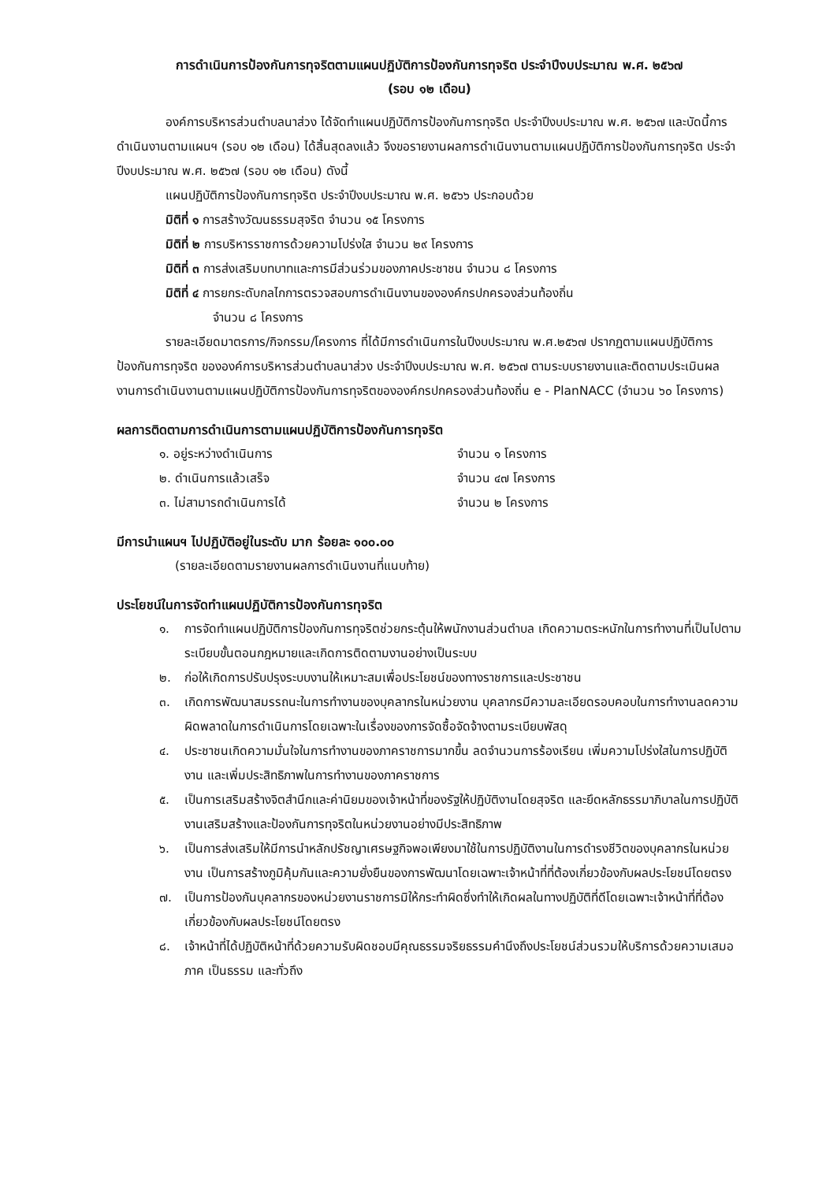การดำเนินการป้องกันการทุจริตตามแผนปฏิบัติการป้องกันการทุจริต ประจำปีงบประมาณ พ.ศ. ๒๕๖๗
(รอบ ๑๒ เดือน)
องค์การบริหารส่วนตำบลนาส่วง ได้จัดทำแผนปฏิบัติการป้องกันการทุจริต ประจำปีงบประมาณ พ.ศ. ๒๕๖๗ และบัดนี้การดำเนินงานตามแผนฯ (รอบ ๑๒ เดือน) ได้สิ้นสุดลงแล้ว จึงขอรายงานผลการดำเนินงานตามแผนปฏิบัติการป้องกันการทุจริต ประจำปีงบประมาณ พ.ศ. ๒๕๖๗ (รอบ ๑๒ เดือน) ดังนี้
แผนปฏิบัติการป้องกันการทุจริต ประจำปีงบประมาณ พ.ศ. ๒๕๖๖ ประกอบด้วย
มิติที่ ๑ การสร้างวัฒนธรรมสุจริต จำนวน ๑๕ โครงการ
มิติที่ ๒ การบริหารราชการด้วยความโปร่งใส จำนวน ๒๙ โครงการ
มิติที่ ๓ การส่งเสริมบทบาทและการมีส่วนร่วมของภาคประชาชน จำนวน ๘ โครงการ
มิติที่ ๔ การยกระดับกลไกการตรวจสอบการดำเนินงานขององค์กรปกครองส่วนท้องถิ่น
จำนวน ๘ โครงการ
รายละเอียดมาตรการ/กิจกรรม/โครงการ ที่ได้มีการดำเนินการในปีงบประมาณ พ.ศ.๒๕๖๗ ปรากฏตามแผนปฏิบัติการป้องกันการทุจริต ขององค์การบริหารส่วนตำบลนาส่วง ประจำปีงบประมาณ พ.ศ. ๒๕๖๗ ตามระบบรายงานและติดตามประเมินผลงานการดำเนินงานตามแผนปฏิบัติการป้องกันการทุจริตขององค์กรปกครองส่วนท้องถิ่น e - PlanNACC (จำนวน ๖๐ โครงการ)
ผลการติดตามการดำเนินการตามแผนปฏิบัติการป้องกันการทุจริต
๑. อยู่ระหว่างดำเนินการ จำนวน ๑ โครงการ
๒. ดำเนินการแล้วเสร็จ จำนวน ๔๗ โครงการ
๓. ไม่สามารถดำเนินการได้ จำนวน ๒ โครงการ
มีการนำแผนฯ ไปปฏิบัติอยู่ในระดับ มาก ร้อยละ ๑๐๐.๐๐
(รายละเอียดตามรายงานผลการดำเนินงานที่แนบท้าย)
ประโยชน์ในการจัดทำแผนปฏิบัติการป้องกันการทุจริต
๑. การจัดทำแผนปฏิบัติการป้องกันการทุจริตช่วยกระตุ้นให้พนักงานส่วนตำบล เกิดความตระหนักในการทำงานที่เป็นไปตามระเบียบขั้นตอนกฎหมายและเกิดการติดตามงานอย่างเป็นระบบ
๒. ก่อให้เกิดการปรับปรุงระบบงานให้เหมาะสมเพื่อประโยชน์ของทางราชการและประชาชน
๓. เกิดการพัฒนาสมรรถนะในการทำงานของบุคลากรในหน่วยงาน บุคลากรมีความละเอียดรอบคอบในการทำงานลดความผิดพลาดในการดำเนินการโดยเฉพาะในเรื่องของการจัดซื้อจัดจ้างตามระเบียบพัสดุ
๔. ประชาชนเกิดความมั่นใจในการทำงานของภาคราชการมากขึ้น ลดจำนวนการร้องเรียน เพิ่มความโปร่งใสในการปฏิบัติงาน และเพิ่มประสิทธิภาพในการทำงานของภาคราชการ
๕. เป็นการเสริมสร้างจิตสำนึกและค่านิยมของเจ้าหน้าที่ของรัฐให้ปฏิบัติงานโดยสุจริต และยึดหลักธรรมาภิบาลในการปฏิบัติงานเสริมสร้างและป้องกันการทุจริตในหน่วยงานอย่างมีประสิทธิภาพ
๖. เป็นการส่งเสริมให้มีการนำหลักปรัชญาเศรษฐกิจพอเพียงมาใช้ในการปฏิบัติงานในการดำรงชีวิตของบุคลากรในหน่วยงาน เป็นการสร้างภูมิคุ้มกันและความยั่งยืนของการพัฒนาโดยเฉพาะเจ้าหน้าที่ที่ต้องเกี่ยวข้องกับผลประโยชน์โดยตรง
๗. เป็นการป้องกันบุคลากรของหน่วยงานราชการมิให้กระทำผิดซึ่งทำให้เกิดผลในทางปฏิบัติที่ดีโดยเฉพาะเจ้าหน้าที่ที่ต้องเกี่ยวข้องกับผลประโยชน์โดยตรง
๘. เจ้าหน้าที่ได้ปฏิบัติหน้าที่ด้วยความรับผิดชอบมีคุณธรรมจริยธรรมคำนึงถึงประโยชน์ส่วนรวมให้บริการด้วยความเสมอภาค เป็นธรรม และทั่วถึง